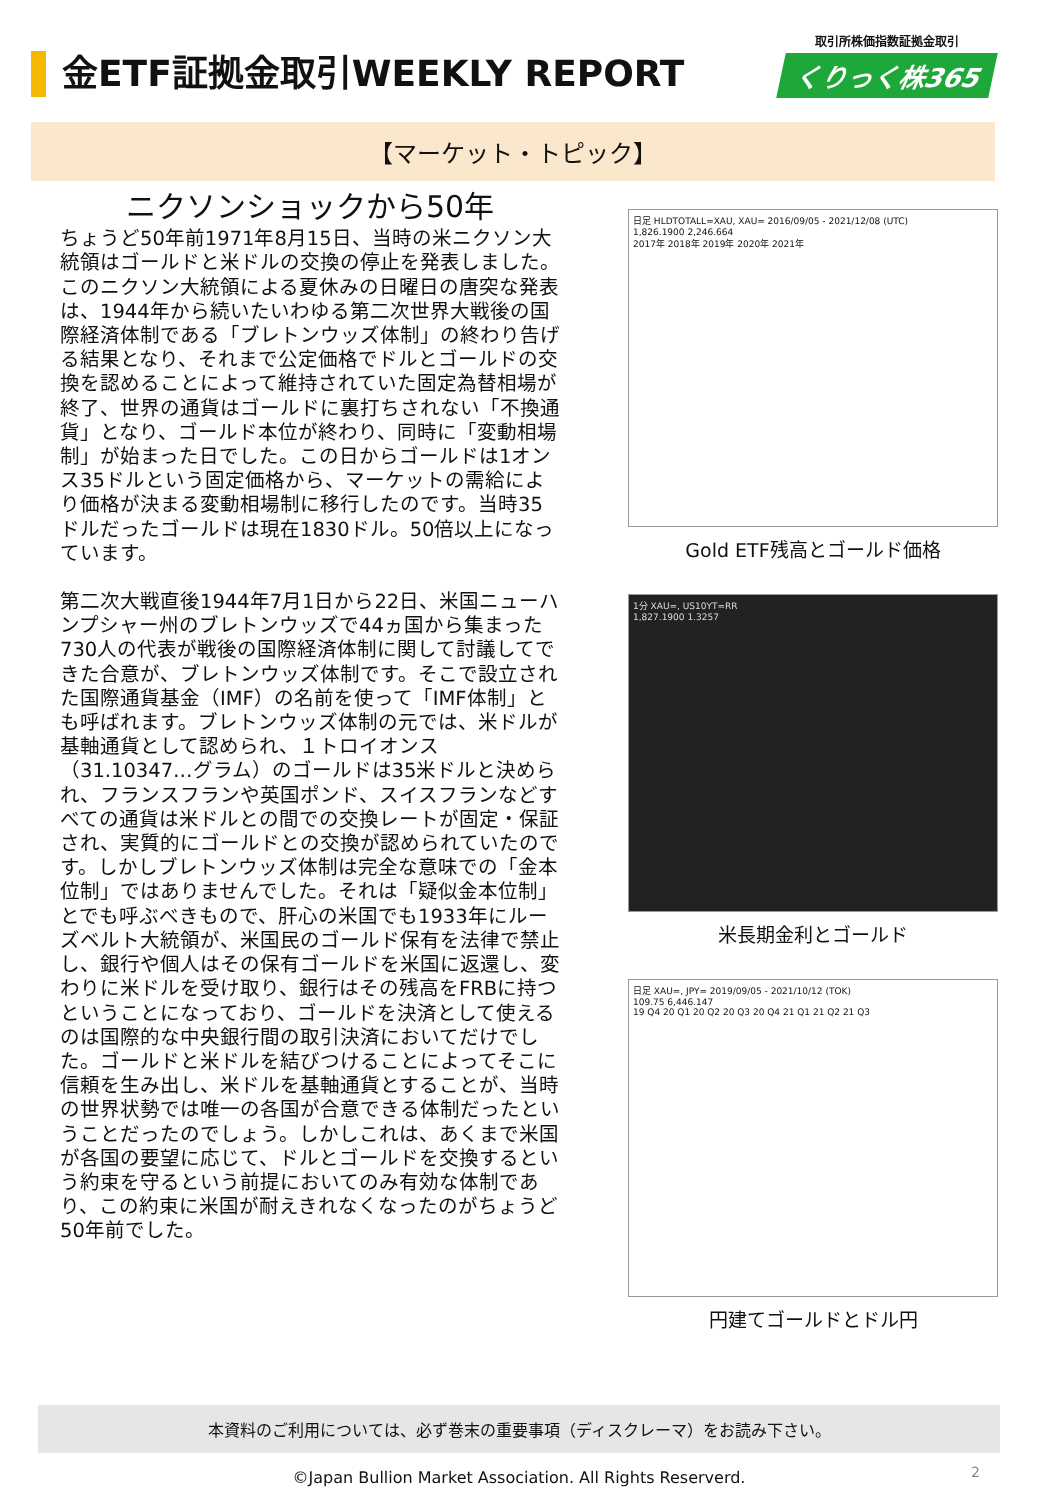金ETF証拠金取引WEEKLY REPORT
取引所株価指数証拠金取引
くりっく株365
【マーケット・トピック】
ニクソンショックから50年
ちょうど50年前1971年8月15日、当時の米ニクソン大統領はゴールドと米ドルの交換の停止を発表しました。このニクソン大統領による夏休みの日曜日の唐突な発表は、1944年から続いたいわゆる第二次世界大戦後の国際経済体制である「ブレトンウッズ体制」の終わり告げる結果となり、それまで公定価格でドルとゴールドの交換を認めることによって維持されていた固定為替相場が終了、世界の通貨はゴールドに裏打ちされない「不換通貨」となり、ゴールド本位が終わり、同時に「変動相場制」が始まった日でした。この日からゴールドは1オンス35ドルという固定価格から、マーケットの需給により価格が決まる変動相場制に移行したのです。当時35ドルだったゴールドは現在1830ドル。50倍以上になっています。
第二次大戦直後1944年7月1日から22日、米国ニューハンプシャー州のブレトンウッズで44ヵ国から集まった730人の代表が戦後の国際経済体制に関して討議してできた合意が、ブレトンウッズ体制です。そこで設立された国際通貨基金（IMF）の名前を使って「IMF体制」とも呼ばれます。ブレトンウッズ体制の元では、米ドルが基軸通貨として認められ、１トロイオンス（31.10347…グラム）のゴールドは35米ドルと決められ、フランスフランや英国ポンド、スイスフランなどすべての通貨は米ドルとの間での交換レートが固定・保証され、実質的にゴールドとの交換が認められていたのです。しかしブレトンウッズ体制は完全な意味での「金本位制」ではありませんでした。それは「疑似金本位制」とでも呼ぶべきもので、肝心の米国でも1933年にルーズベルト大統領が、米国民のゴールド保有を法律で禁止し、銀行や個人はその保有ゴールドを米国に返還し、変わりに米ドルを受け取り、銀行はその残高をFRBに持つということになっており、ゴールドを決済として使えるのは国際的な中央銀行間の取引決済においてだけでした。ゴールドと米ドルを結びつけることによってそこに信頼を生み出し、米ドルを基軸通貨とすることが、当時の世界状勢では唯一の各国が合意できる体制だったということだったのでしょう。しかしこれは、あくまで米国が各国の要望に応じて、ドルとゴールドを交換するという約束を守るという前提においてのみ有効な体制であり、この約束に米国が耐えきれなくなったのがちょうど50年前でした。
日足 HLDTOTALL=XAU, XAU= 2016/09/05 - 2021/12/08 (UTC)
1,826.1900 2,246.664
2017年 2018年 2019年 2020年 2021年
Gold ETF残高とゴールド価格
1分 XAU=, US10YT=RR
1,827.1900 1.3257
米長期金利とゴールド
日足 XAU=, JPY= 2019/09/05 - 2021/10/12 (TOK)
109.75 6,446.147
19 Q4 20 Q1 20 Q2 20 Q3 20 Q4 21 Q1 21 Q2 21 Q3
円建てゴールドとドル円
本資料のご利用については、必ず巻末の重要事項（ディスクレーマ）をお読み下さい。
©Japan Bullion Market Association. All Rights Reserverd. 2